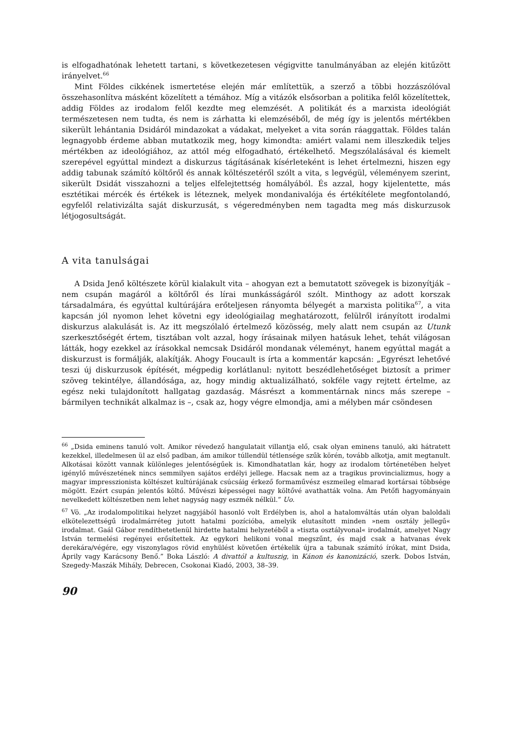is elfogadhatónak lehetett tartani, s következetesen végigvitte tanulmányában az elején kitűzött irányelvet.<sup>66</sup>
Mint Földes cikkének ismertetése elején már említettük, a szerző a többi hozzászólóval összehasonlítva másként közelített a témához. Míg a vitázók elsősorban a politika felől közelítettek, addig Földes az irodalom felől kezdte meg elemzését. A politikát és a marxista ideológiát természetesen nem tudta, és nem is zárhatta ki elemzéséből, de még így is jelentős mértékben sikerült lehántania Dsidáról mindazokat a vádakat, melyeket a vita során ráaggattak. Földes talán legnagyobb érdeme abban mutatkozik meg, hogy kimondta: amiért valami nem illeszkedik teljes mértékben az ideológiához, az attól még elfogadható, értékelhető. Megszólalásával és kiemelt szerepével egyúttal mindezt a diskurzus tágításának kísérleteként is lehet értelmezni, hiszen egy addig tabunak számító költőről és annak költészetéről szólt a vita, s legvégül, véleményem szerint, sikerült Dsidát visszahozni a teljes elfelejtettség homályából. És azzal, hogy kijelentette, más esztétikai mércék és értékek is léteznek, melyek mondanivalója és értékítélete megfontolandó, egyfelől relativizálta saját diskurzusát, s végeredményben nem tagadta meg más diskurzusok létjogosultságát.
A vita tanulságai
A Dsida Jenő költészete körül kialakult vita – ahogyan ezt a bemutatott szövegek is bizonyítják – nem csupán magáról a költőről és lírai munkásságáról szólt. Minthogy az adott korszak társadalmára, és egyúttal kultúrájára erőteljesen rányomta bélyegét a marxista politika<sup>67</sup>, a vita kapcsán jól nyomon lehet követni egy ideológiailag meghatározott, felülről irányított irodalmi diskurzus alakulását is. Az itt megszólaló értelmező közösség, mely alatt nem csupán az Utunk szerkesztőségét értem, tisztában volt azzal, hogy írásainak milyen hatásuk lehet, tehát világosan látták, hogy ezekkel az írásokkal nemcsak Dsidáról mondanak véleményt, hanem egyúttal magát a diskurzust is formálják, alakítják. Ahogy Foucault is írta a kommentár kapcsán: „Egyrészt lehetővé teszi új diskurzusok építését, mégpedig korlátlanul: nyitott beszédlehetőséget biztosít a primer szöveg tekintélye, állandósága, az, hogy mindig aktualizálható, sokféle vagy rejtett értelme, az egész neki tulajdonított hallgatag gazdaság. Másrészt a kommentárnak nincs más szerepe – bármilyen technikát alkalmaz is –, csak az, hogy végre elmondja, ami a mélyben már csöndesen
<sup>66</sup> „Dsida eminens tanuló volt. Amikor révedező hangulatait villantja elő, csak olyan eminens tanuló, aki hátratett kezekkel, illedelmesen ül az első padban, ám amikor túllendül tétlensége szűk körén, tovább alkotja, amit megtanult. Alkotásai között vannak különleges jelentőségűek is. Kimondhatatlan kár, hogy az irodalom történetében helyet igénylő művészetének nincs semmilyen sajátos erdélyi jellege. Hacsak nem az a tragikus provincializmus, hogy a magyar impresszionista költészet kultúrájának csúcsáig érkező formaművész eszmeileg elmarad kortársai többsége mögött. Ezért csupán jelentős költő. Művészi képességei nagy költővé avathatták volna. Ám Petőfi hagyományain nevelkedett költészetben nem lehet nagyság nagy eszmék nélkül.” Uo.
<sup>67</sup> Vö. „Az irodalompolitikai helyzet nagyjából hasonló volt Erdélyben is, ahol a hatalomváltás után olyan baloldali elkötelezettségű irodalmárréteg jutott hatalmi pozícióba, amelyik elutasított minden »nem osztály jellegű« irodalmat. Gaál Gábor rendíthetetlenül hirdette hatalmi helyzetéből a »tiszta osztályvonal« irodalmát, amelyet Nagy István termelési regényei erősítettek. Az egykori helikoni vonal megszűnt, és majd csak a hatvanas évek derekára/végére, egy viszonylagos rövid enyhülést követően értékelik újra a tabunak számító írókat, mint Dsida, Áprily vagy Karácsony Benő.” Boka László: A divattól a kultuszig, in Kánon és kanonizáció, szerk. Dobos István, Szegedy-Maszák Mihály, Debrecen, Csokonai Kiadó, 2003, 38–39.
90